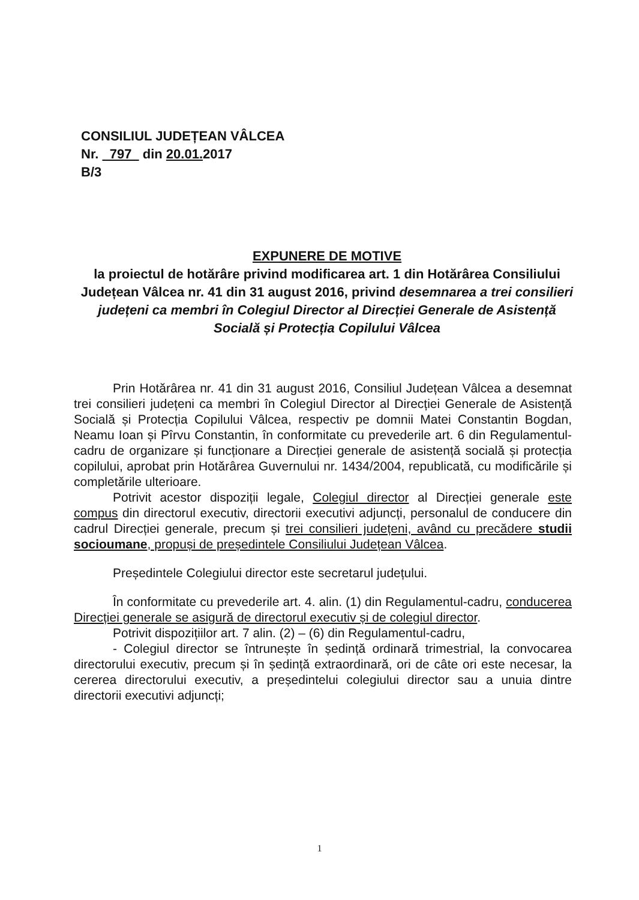CONSILIUL JUDEȚEAN VÂLCEA
Nr. 797 din 20.01. 2017
B/3
EXPUNERE DE MOTIVE
la proiectul de hotărâre privind modificarea art. 1 din Hotărârea Consiliului Județean Vâlcea nr. 41 din 31 august 2016, privind desemnarea a trei consilieri județeni ca membri în Colegiul Director al Direcției Generale de Asistență Socială și Protecția Copilului Vâlcea
Prin Hotărârea nr. 41 din 31 august 2016, Consiliul Județean Vâlcea a desemnat trei consilieri județeni ca membri în Colegiul Director al Direcției Generale de Asistență Socială și Protecția Copilului Vâlcea, respectiv pe domnii Matei Constantin Bogdan, Neamu Ioan și Pîrvu Constantin, în conformitate cu prevederile art. 6 din Regulamentul-cadru de organizare și funcționare a Direcției generale de asistență socială și protecția copilului, aprobat prin Hotărârea Guvernului nr. 1434/2004, republicată, cu modificările și completările ulterioare.
Potrivit acestor dispoziții legale, Colegiul director al Direcției generale este compus din directorul executiv, directorii executivi adjuncți, personalul de conducere din cadrul Direcției generale, precum și trei consilieri județeni, având cu precădere studii socioumane, propuși de președintele Consiliului Județean Vâlcea.
Președintele Colegiului director este secretarul județului.
În conformitate cu prevederile art. 4. alin. (1) din Regulamentul-cadru, conducerea Direcției generale se asigură de directorul executiv și de colegiul director.
Potrivit dispozițiilor art. 7 alin. (2) – (6) din Regulamentul-cadru,
- Colegiul director se întrunește în ședință ordinară trimestrial, la convocarea directorului executiv, precum și în ședință extraordinară, ori de câte ori este necesar, la cererea directorului executiv, a președintelui colegiului director sau a unuia dintre directorii executivi adjuncți;
1